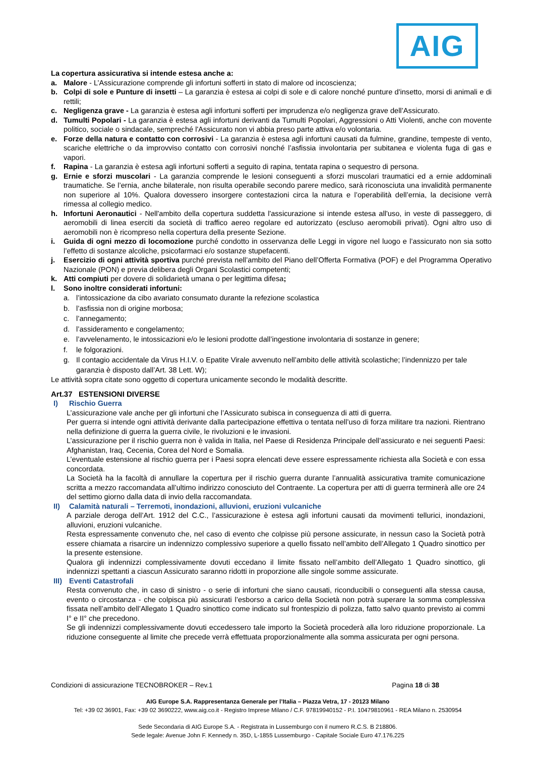AIG
La copertura assicurativa si intende estesa anche a:
a. Malore - L’Assicurazione comprende gli infortuni sofferti in stato di malore od incoscienza;
b. Colpi di sole e Punture di insetti – La garanzia è estesa ai colpi di sole e di calore nonché punture d'insetto, morsi di animali e di rettili;
c. Negligenza grave - La garanzia è estesa agli infortuni sofferti per imprudenza e/o negligenza grave dell’Assicurato.
d. Tumulti Popolari - La garanzia è estesa agli infortuni derivanti da Tumulti Popolari, Aggressioni o Atti Violenti, anche con movente politico, sociale o sindacale, sempreché l'Assicurato non vi abbia preso parte attiva e/o volontaria.
e. Forze della natura e contatto con corrosivi - La garanzia è estesa agli infortuni causati da fulmine, grandine, tempeste di vento, scariche elettriche o da improvviso contatto con corrosivi nonché l’asfissia involontaria per subitanea e violenta fuga di gas e vapori.
f. Rapina - La garanzia è estesa agli infortuni sofferti a seguito di rapina, tentata rapina o sequestro di persona.
g. Ernie e sforzi muscolari - La garanzia comprende le lesioni conseguenti a sforzi muscolari traumatici ed a ernie addominali traumatiche. Se l’ernia, anche bilaterale, non risulta operabile secondo parere medico, sarà riconosciuta una invalidità permanente non superiore al 10%. Qualora dovessero insorgere contestazioni circa la natura e l’operabilità dell’ernia, la decisione verrà rimessa al collegio medico.
h. Infortuni Aeronautici - Nell'ambito della copertura suddetta l'assicurazione si intende estesa all'uso, in veste di passeggero, di aeromobili di linea eserciti da società di traffico aereo regolare ed autorizzato (escluso aeromobili privati). Ogni altro uso di aeromobili non è ricompreso nella copertura della presente Sezione.
i. Guida di ogni mezzo di locomozione purché condotto in osservanza delle Leggi in vigore nel luogo e l’assicurato non sia sotto l’effetto di sostanze alcoliche, psicofarmaci e/o sostanze stupefacenti.
j. Esercizio di ogni attività sportiva purché prevista nell’ambito del Piano dell’Offerta Formativa (POF) e del Programma Operativo Nazionale (PON) e previa delibera degli Organi Scolastici competenti;
k. Atti compiuti per dovere di solidarietà umana o per legittima difesa;
l. Sono inoltre considerati infortuni:
a. l’intossicazione da cibo avariato consumato durante la refezione scolastica
b. l’asfissia non di origine morbosa;
c. l’annegamento;
d. l’assideramento e congelamento;
e. l’avvelenamento, le intossicazioni e/o le lesioni prodotte dall’ingestione involontaria di sostanze in genere;
f. le folgorazioni.
g. Il contagio accidentale da Virus H.I.V. o Epatite Virale avvenuto nell’ambito delle attività scolastiche; l’indennizzo per tale garanzia è disposto dall’Art. 38 Lett. W);
Le attività sopra citate sono oggetto di copertura unicamente secondo le modalità descritte.
Art.37 ESTENSIONI DIVERSE
I) Rischio Guerra
L’assicurazione vale anche per gli infortuni che l’Assicurato subisca in conseguenza di atti di guerra.
Per guerra si intende ogni attività derivante dalla partecipazione effettiva o tentata nell’uso di forza militare tra nazioni. Rientrano nella definizione di guerra la guerra civile, le rivoluzioni e le invasioni.
L’assicurazione per il rischio guerra non è valida in Italia, nel Paese di Residenza Principale dell’assicurato e nei seguenti Paesi: Afghanistan, Iraq, Cecenia, Corea del Nord e Somalia.
L’eventuale estensione al rischio guerra per i Paesi sopra elencati deve essere espressamente richiesta alla Società e con essa concordata.
La Società ha la facoltà di annullare la copertura per il rischio guerra durante l’annualità assicurativa tramite comunicazione scritta a mezzo raccomandata all’ultimo indirizzo conosciuto del Contraente. La copertura per atti di guerra terminerà alle ore 24 del settimo giorno dalla data di invio della raccomandata.
II) Calamità naturali – Terremoti, inondazioni, alluvioni, eruzioni vulcaniche
A parziale deroga dell’Art. 1912 del C.C., l’assicurazione è estesa agli infortuni causati da movimenti tellurici, inondazioni, alluvioni, eruzioni vulcaniche.
Resta espressamente convenuto che, nel caso di evento che colpisse più persone assicurate, in nessun caso la Società potrà essere chiamata a risarcire un indennizzo complessivo superiore a quello fissato nell’ambito dell’Allegato 1 Quadro sinottico per la presente estensione.
Qualora gli indennizzi complessivamente dovuti eccedano il limite fissato nell’ambito dell’Allegato 1 Quadro sinottico, gli indennizzi spettanti a ciascun Assicurato saranno ridotti in proporzione alle singole somme assicurate.
III) Eventi Catastrofali
Resta convenuto che, in caso di sinistro - o serie di infortuni che siano causati, riconducibili o conseguenti alla stessa causa, evento o circostanza - che colpisca più assicurati l’esborso a carico della Società non potrà superare la somma complessiva fissata nell’ambito dell’Allegato 1 Quadro sinottico come indicato sul frontespizio di polizza, fatto salvo quanto previsto ai commi I° e II° che precedono.
Se gli indennizzi complessivamente dovuti eccedessero tale importo la Società procederà alla loro riduzione proporzionale. La riduzione conseguente al limite che precede verrà effettuata proporzionalmente alla somma assicurata per ogni persona.
Condizioni di assicurazione TECNOBROKER – Rev.1 Pagina 18 di 38
AIG Europe S.A. Rappresentanza Generale per l’Italia – Piazza Vetra, 17 - 20123 Milano
Tel: +39 02 36901, Fax: +39 02 3690222, www.aig.co.it - Registro Imprese Milano / C.F. 97819940152 - P.I. 10479810961 - REA Milano n. 2530954
Sede Secondaria di AIG Europe S.A. - Registrata in Lussemburgo con il numero R.C.S. B 218806.
Sede legale: Avenue John F. Kennedy n. 35D, L-1855 Lussemburgo - Capitale Sociale Euro 47.176.225